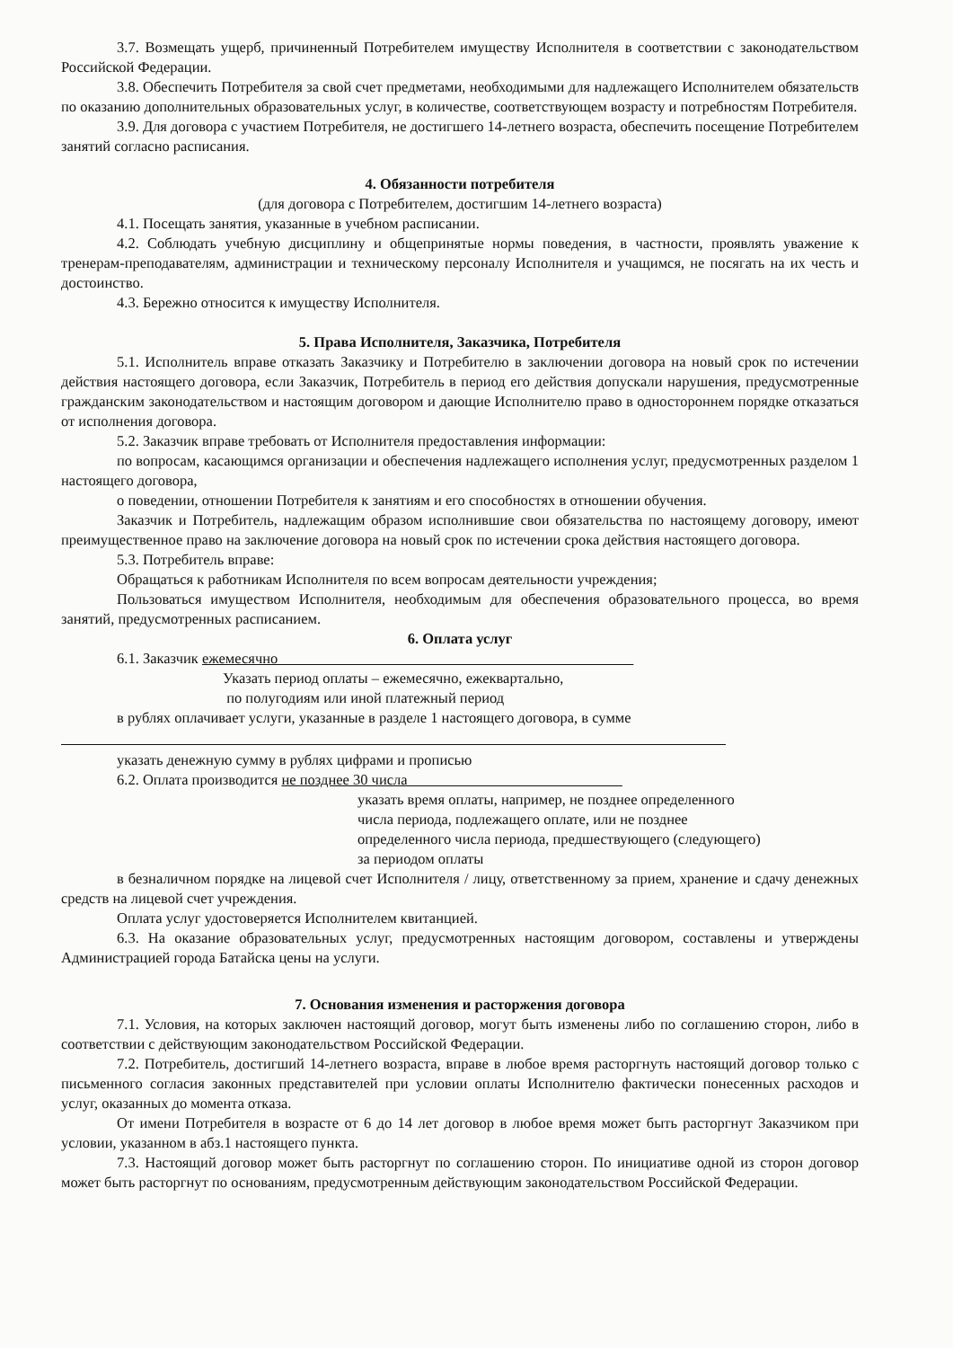3.7. Возмещать ущерб, причиненный Потребителем имуществу Исполнителя в соответствии с законодательством Российской Федерации.
3.8. Обеспечить Потребителя за свой счет предметами, необходимыми для надлежащего Исполнителем обязательств по оказанию дополнительных образовательных услуг, в количестве, соответствующем возрасту и потребностям Потребителя.
3.9. Для договора с участием Потребителя, не достигшего 14-летнего возраста, обеспечить посещение Потребителем занятий согласно расписания.
4. Обязанности потребителя
(для договора с Потребителем, достигшим 14-летнего возраста)
4.1. Посещать занятия, указанные в учебном расписании.
4.2. Соблюдать учебную дисциплину и общепринятые нормы поведения, в частности, проявлять уважение к тренерам-преподавателям, администрации и техническому персоналу Исполнителя и учащимся, не посягать на их честь и достоинство.
4.3. Бережно относится к имуществу Исполнителя.
5. Права Исполнителя, Заказчика, Потребителя
5.1. Исполнитель вправе отказать Заказчику и Потребителю в заключении договора на новый срок по истечении действия настоящего договора, если Заказчик, Потребитель в период его действия допускали нарушения, предусмотренные гражданским законодательством и настоящим договором и дающие Исполнителю право в одностороннем порядке отказаться от исполнения договора.
5.2. Заказчик вправе требовать от Исполнителя предоставления информации:
по вопросам, касающимся организации и обеспечения надлежащего исполнения услуг, предусмотренных разделом 1 настоящего договора,
о поведении, отношении Потребителя к занятиям и его способностях в отношении обучения.
Заказчик и Потребитель, надлежащим образом исполнившие свои обязательства по настоящему договору, имеют преимущественное право на заключение договора на новый срок по истечении срока действия настоящего договора.
5.3. Потребитель вправе:
Обращаться к работникам Исполнителя по всем вопросам деятельности учреждения;
Пользоваться имуществом Исполнителя, необходимым для обеспечения образовательного процесса, во время занятий, предусмотренных расписанием.
6. Оплата услуг
6.1. Заказчик ежемесячно
Указать период оплаты – ежемесячно, ежеквартально,
по полугодиям или иной платежный период
в рублях оплачивает услуги, указанные в разделе 1 настоящего договора, в сумме
указать денежную сумму в рублях цифрами и прописью
6.2. Оплата производится не позднее 30 числа
указать время оплаты, например, не позднее определенного
числа периода, подлежащего оплате, или не позднее
определенного числа периода, предшествующего (следующего)
за периодом оплаты
в безналичном порядке на лицевой счет Исполнителя / лицу, ответственному за прием, хранение и сдачу денежных средств на лицевой счет учреждения.
Оплата услуг удостоверяется Исполнителем квитанцией.
6.3. На оказание образовательных услуг, предусмотренных настоящим договором, составлены и утверждены Администрацией города Батайска цены на услуги.
7. Основания изменения и расторжения договора
7.1. Условия, на которых заключен настоящий договор, могут быть изменены либо по соглашению сторон, либо в соответствии с действующим законодательством Российской Федерации.
7.2. Потребитель, достигший 14-летнего возраста, вправе в любое время расторгнуть настоящий договор только с письменного согласия законных представителей при условии оплаты Исполнителю фактически понесенных расходов и услуг, оказанных до момента отказа.
От имени Потребителя в возрасте от 6 до 14 лет договор в любое время может быть расторгнут Заказчиком при условии, указанном в абз.1 настоящего пункта.
7.3. Настоящий договор может быть расторгнут по соглашению сторон. По инициативе одной из сторон договор может быть расторгнут по основаниям, предусмотренным действующим законодательством Российской Федерации.